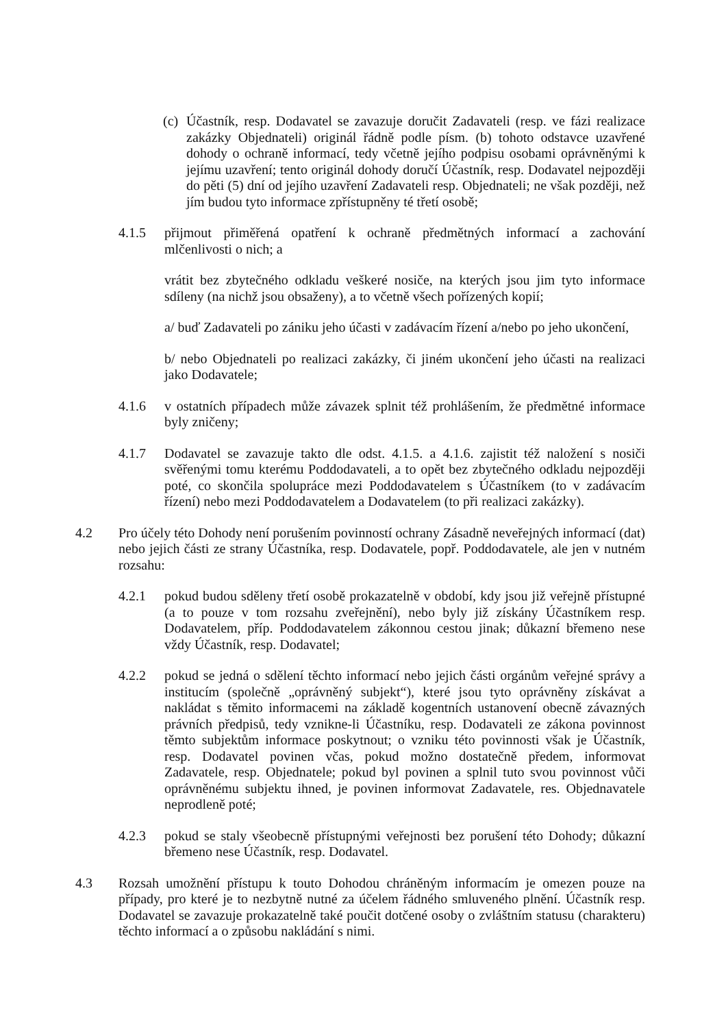(c)
Účastník, resp. Dodavatel se zavazuje doručit Zadavateli (resp. ve fázi realizace zakázky Objednateli) originál řádně podle písm. (b) tohoto odstavce uzavřené dohody o ochraně informací, tedy včetně jejího podpisu osobami oprávněnými k jejímu uzavření; tento originál dohody doručí Účastník, resp. Dodavatel nejpozději do pěti (5) dní od jejího uzavření Zadavateli resp. Objednateli; ne však později, než jím budou tyto informace zpřístupněny té třetí osobě;
4.1.5 přijmout přiměřená opatření k ochraně předmětných informací a zachování mlčenlivosti o nich; a
vrátit bez zbytečného odkladu veškeré nosiče, na kterých jsou jim tyto informace sdíleny (na nichž jsou obsaženy), a to včetně všech pořízených kopií;
a/ buď Zadavateli po zániku jeho účasti v zadávacím řízení a/nebo po jeho ukončení,
b/ nebo Objednateli po realizaci zakázky, či jiném ukončení jeho účasti na realizaci jako Dodavatele;
4.1.6 v ostatních případech může závazek splnit též prohlášením, že předmětné informace byly zničeny;
4.1.7 Dodavatel se zavazuje takto dle odst. 4.1.5. a 4.1.6. zajistit též naložení s nosiči svěřenými tomu kterému Poddodavateli, a to opět bez zbytečného odkladu nejpozději poté, co skončila spolupráce mezi Poddodavatelem s Účastníkem (to v zadávacím řízení) nebo mezi Poddodavatelem a Dodavatelem (to při realizaci zakázky).
4.2 Pro účely této Dohody není porušením povinností ochrany Zásadně neveřejných informací (dat) nebo jejich části ze strany Účastníka, resp. Dodavatele, popř. Poddodavatele, ale jen v nutném rozsahu:
4.2.1 pokud budou sděleny třetí osobě prokazatelně v období, kdy jsou již veřejně přístupné (a to pouze v tom rozsahu zveřejnění), nebo byly již získány Účastníkem resp. Dodavatelem, příp. Poddodavatelem zákonnou cestou jinak; důkazní břemeno nese vždy Účastník, resp. Dodavatel;
4.2.2 pokud se jedná o sdělení těchto informací nebo jejich části orgánům veřejné správy a institucím (společně „oprávněný subjekt“), které jsou tyto oprávněny získávat a nakládat s těmito informacemi na základě kogentních ustanovení obecně závazných právních předpisů, tedy vznikne-li Účastníku, resp. Dodavateli ze zákona povinnost těmto subjektům informace poskytnout; o vzniku této povinnosti však je Účastník, resp. Dodavatel povinen včas, pokud možno dostatečně předem, informovat Zadavatele, resp. Objednatele; pokud byl povinen a splnil tuto svou povinnost vůči oprávněnému subjektu ihned, je povinen informovat Zadavatele, res. Objednavatele neprodleně poté;
4.2.3 pokud se staly všeobecně přístupnými veřejnosti bez porušení této Dohody; důkazní břemeno nese Účastník, resp. Dodavatel.
4.3 Rozsah umožnění přístupu k touto Dohodou chráněným informacím je omezen pouze na případy, pro které je to nezbytně nutné za účelem řádného smluveného plnění. Účastník resp. Dodavatel se zavazuje prokazatelně také poučit dotčené osoby o zvláštním statusu (charakteru) těchto informací a o způsobu nakládání s nimi.